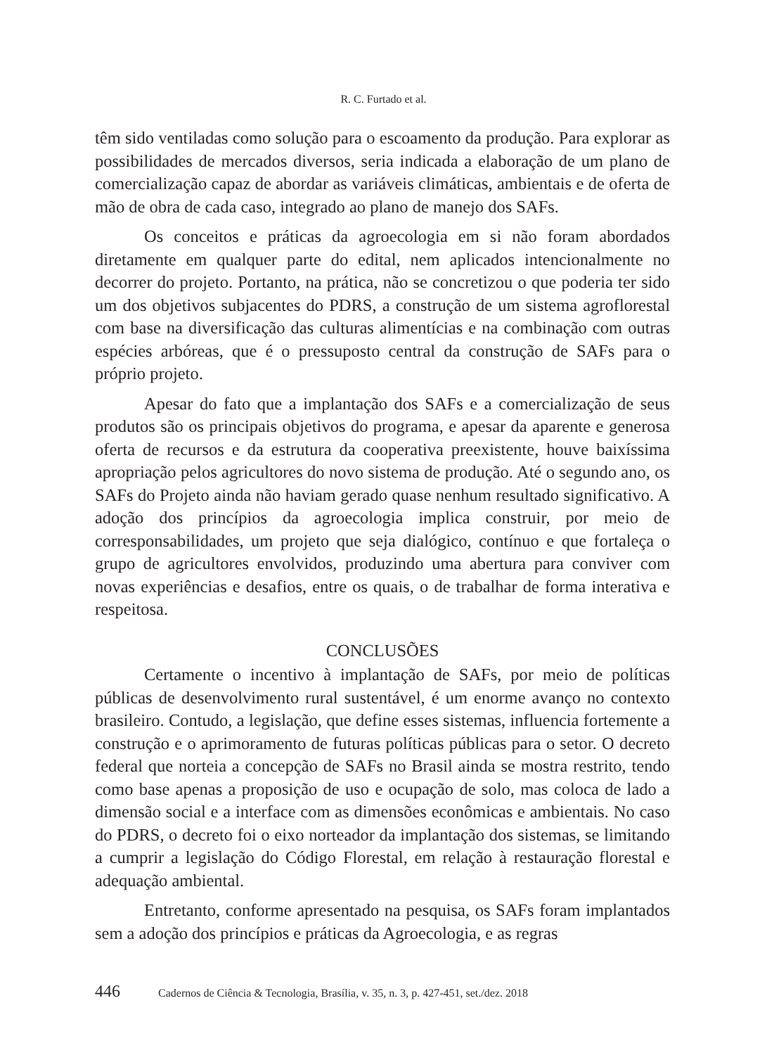R. C. Furtado et al.
têm sido ventiladas como solução para o escoamento da produção. Para explorar as possibilidades de mercados diversos, seria indicada a elaboração de um plano de comercialização capaz de abordar as variáveis climáticas, ambientais e de oferta de mão de obra de cada caso, integrado ao plano de manejo dos SAFs.
Os conceitos e práticas da agroecologia em si não foram abordados diretamente em qualquer parte do edital, nem aplicados intencionalmente no decorrer do projeto. Portanto, na prática, não se concretizou o que poderia ter sido um dos objetivos subjacentes do PDRS, a construção de um sistema agroflorestal com base na diversificação das culturas alimentícias e na combinação com outras espécies arbóreas, que é o pressuposto central da construção de SAFs para o próprio projeto.
Apesar do fato que a implantação dos SAFs e a comercialização de seus produtos são os principais objetivos do programa, e apesar da aparente e generosa oferta de recursos e da estrutura da cooperativa preexistente, houve baixíssima apropriação pelos agricultores do novo sistema de produção. Até o segundo ano, os SAFs do Projeto ainda não haviam gerado quase nenhum resultado significativo. A adoção dos princípios da agroecologia implica construir, por meio de corresponsabilidades, um projeto que seja dialógico, contínuo e que fortaleça o grupo de agricultores envolvidos, produzindo uma abertura para conviver com novas experiências e desafios, entre os quais, o de trabalhar de forma interativa e respeitosa.
CONCLUSÕES
Certamente o incentivo à implantação de SAFs, por meio de políticas públicas de desenvolvimento rural sustentável, é um enorme avanço no contexto brasileiro. Contudo, a legislação, que define esses sistemas, influencia fortemente a construção e o aprimoramento de futuras políticas públicas para o setor. O decreto federal que norteia a concepção de SAFs no Brasil ainda se mostra restrito, tendo como base apenas a proposição de uso e ocupação de solo, mas coloca de lado a dimensão social e a interface com as dimensões econômicas e ambientais. No caso do PDRS, o decreto foi o eixo norteador da implantação dos sistemas, se limitando a cumprir a legislação do Código Florestal, em relação à restauração florestal e adequação ambiental.
Entretanto, conforme apresentado na pesquisa, os SAFs foram implantados sem a adoção dos princípios e práticas da Agroecologia, e as regras
446 Cadernos de Ciência & Tecnologia, Brasília, v. 35, n. 3, p. 427-451, set./dez. 2018